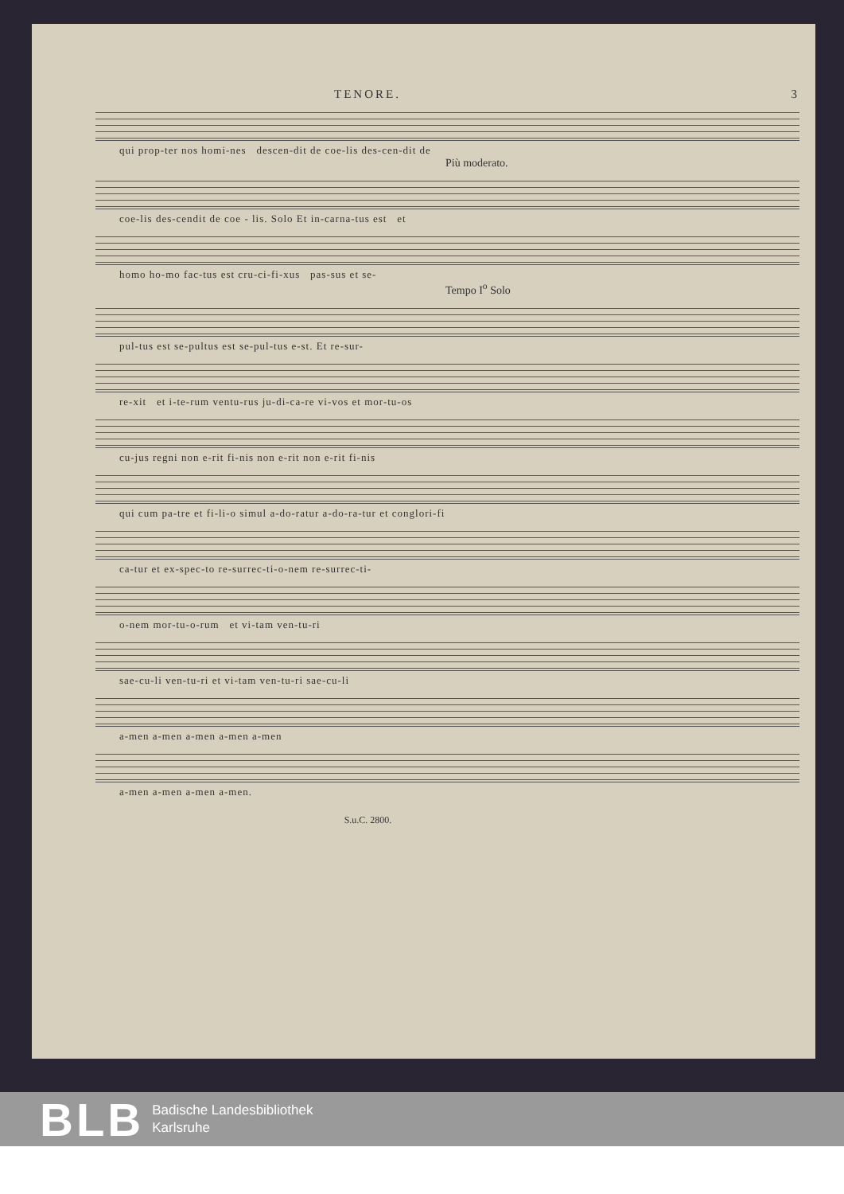TENORE. 3
qui prop-ter nos homi-nes descen-dit de coe-lis des-cen-dit de
Più moderato.
coe-lis des-cendit de coe - lis. Solo Et in-carna-tus est et
homo ho-mo fac-tus est cru-ci-fi-xus pas-sus et se-
Tempo I<sup>o</sup> Solo
pul-tus est se-pultus est se-pul-tus e-st. Et re-sur-
re-xit et i-te-rum ventu-rus ju-di-ca-re vi-vos et mor-tu-os
cu-jus regni non e-rit fi-nis non e-rit non e-rit fi-nis
qui cum pa-tre et fi-li-o simul a-do-ratur a-do-ra-tur et conglori-fi
ca-tur et ex-spec-to re-surrec-ti-o-nem re-surrec-ti-
o-nem mor-tu-o-rum et vi-tam ven-tu-ri
sae-cu-li ven-tu-ri et vi-tam ven-tu-ri sae-cu-li
a-men a-men a-men a-men a-men
a-men a-men a-men a-men.
S.u.C. 2800.
BLB
Badische Landesbibliothek
Karlsruhe